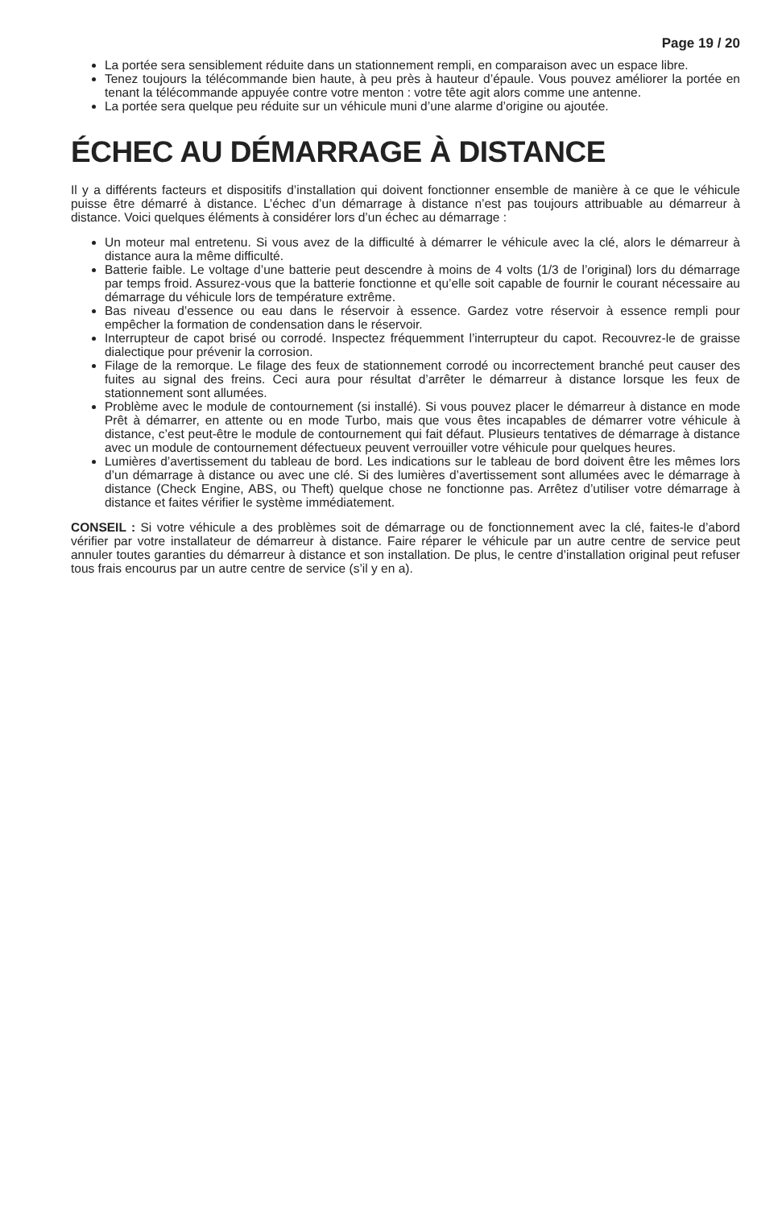Page 19 / 20
La portée sera sensiblement réduite dans un stationnement rempli, en comparaison avec un espace libre.
Tenez toujours la télécommande bien haute, à peu près à hauteur d’épaule. Vous pouvez améliorer la portée en tenant la télécommande appuyée contre votre menton : votre tête agit alors comme une antenne.
La portée sera quelque peu réduite sur un véhicule muni d’une alarme d’origine ou ajoutée.
ÉCHEC AU DÉMARRAGE À DISTANCE
Il y a différents facteurs et dispositifs d’installation qui doivent fonctionner ensemble de manière à ce que le véhicule puisse être démarré à distance. L’échec d’un démarrage à distance n’est pas toujours attribuable au démarreur à distance. Voici quelques éléments à considérer lors d’un échec au démarrage :
Un moteur mal entretenu. Si vous avez de la difficulté à démarrer le véhicule avec la clé, alors le démarreur à distance aura la même difficulté.
Batterie faible. Le voltage d’une batterie peut descendre à moins de 4 volts (1/3 de l’original) lors du démarrage par temps froid. Assurez-vous que la batterie fonctionne et qu’elle soit capable de fournir le courant nécessaire au démarrage du véhicule lors de température extrême.
Bas niveau d’essence ou eau dans le réservoir à essence. Gardez votre réservoir à essence rempli pour empêcher la formation de condensation dans le réservoir.
Interrupteur de capot brisé ou corrodé. Inspectez fréquemment l’interrupteur du capot. Recouvrez-le de graisse dialectique pour prévenir la corrosion.
Filage de la remorque. Le filage des feux de stationnement corrodé ou incorrectement branché peut causer des fuites au signal des freins. Ceci aura pour résultat d’arrêter le démarreur à distance lorsque les feux de stationnement sont allumées.
Problème avec le module de contournement (si installé). Si vous pouvez placer le démarreur à distance en mode Prêt à démarrer, en attente ou en mode Turbo, mais que vous êtes incapables de démarrer votre véhicule à distance, c’est peut-être le module de contournement qui fait défaut. Plusieurs tentatives de démarrage à distance avec un module de contournement défectueux peuvent verrouiller votre véhicule pour quelques heures.
Lumières d’avertissement du tableau de bord. Les indications sur le tableau de bord doivent être les mêmes lors d’un démarrage à distance ou avec une clé. Si des lumières d’avertissement sont allumées avec le démarrage à distance (Check Engine, ABS, ou Theft) quelque chose ne fonctionne pas. Arrêtez d’utiliser votre démarrage à distance et faites vérifier le système immédiatement.
CONSEIL : Si votre véhicule a des problèmes soit de démarrage ou de fonctionnement avec la clé, faites-le d’abord vérifier par votre installateur de démarreur à distance. Faire réparer le véhicule par un autre centre de service peut annuler toutes garanties du démarreur à distance et son installation. De plus, le centre d’installation original peut refuser tous frais encourus par un autre centre de service (s’il y en a).